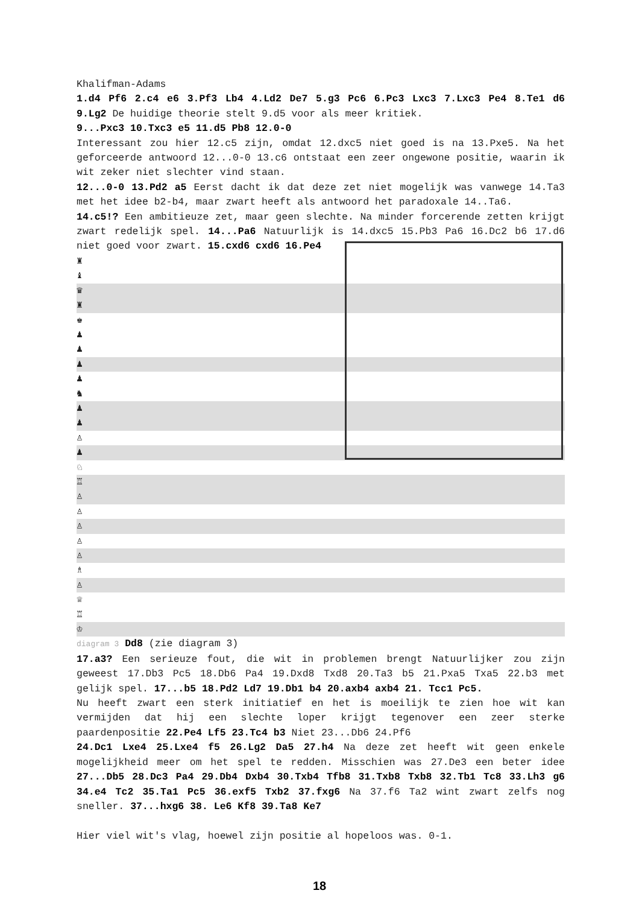Khalifman-Adams
1.d4 Pf6 2.c4 e6 3.Pf3 Lb4 4.Ld2 De7 5.g3 Pc6 6.Pc3 Lxc3 7.Lxc3 Pe4 8.Te1 d6 9.Lg2 De huidige theorie stelt 9.d5 voor als meer kritiek.
9...Pxc3 10.Txc3 e5 11.d5 Pb8 12.0-0
Interessant zou hier 12.c5 zijn, omdat 12.dxc5 niet goed is na 13.Pxe5. Na het geforceerde antwoord 12...0-0 13.c6 ontstaat een zeer ongewone positie, waarin ik wit zeker niet slechter vind staan.
12...0-0 13.Pd2 a5 Eerst dacht ik dat deze zet niet mogelijk was vanwege 14.Ta3 met het idee b2-b4, maar zwart heeft als antwoord het paradoxale 14..Ta6.
14.c5!? Een ambitieuze zet, maar geen slechte. Na minder forcerende zetten krijgt zwart redelijk spel. 14...Pa6 Natuurlijk is 14.dxc5 15.Pb3 Pa6 16.Dc2 b6 17.d6 niet goed voor zwart. 15.cxd6 cxd6 16.Pe4
♜
♝
♛
♜
♚
♟
♟
♟
♟
♞
♟
♟
♙
♟
♘
♖
♙
♙
♙
♙
♙
♗
♙
♕
♖
♔
diagram 3 Dd8 (zie diagram 3)
17.a3? Een serieuze fout, die wit in problemen brengt Natuurlijker zou zijn geweest 17.Db3 Pc5 18.Db6 Pa4 19.Dxd8 Txd8 20.Ta3 b5 21.Pxa5 Txa5 22.b3 met gelijk spel. 17...b5 18.Pd2 Ld7 19.Db1 b4 20.axb4 axb4 21. Tcc1 Pc5.
Nu heeft zwart een sterk initiatief en het is moeilijk te zien hoe wit kan vermijden dat hij een slechte loper krijgt tegenover een zeer sterke paardenpositie 22.Pe4 Lf5 23.Tc4 b3 Niet 23...Db6 24.Pf6
24.Dc1 Lxe4 25.Lxe4 f5 26.Lg2 Da5 27.h4 Na deze zet heeft wit geen enkele mogelijkheid meer om het spel te redden. Misschien was 27.De3 een beter idee 27...Db5 28.Dc3 Pa4 29.Db4 Dxb4 30.Txb4 Tfb8 31.Txb8 Txb8 32.Tb1 Tc8 33.Lh3 g6 34.e4 Tc2 35.Ta1 Pc5 36.exf5 Txb2 37.fxg6 Na 37.f6 Ta2 wint zwart zelfs nog sneller. 37...hxg6 38. Le6 Kf8 39.Ta8 Ke7
Hier viel wit's vlag, hoewel zijn positie al hopeloos was. 0-1.
18